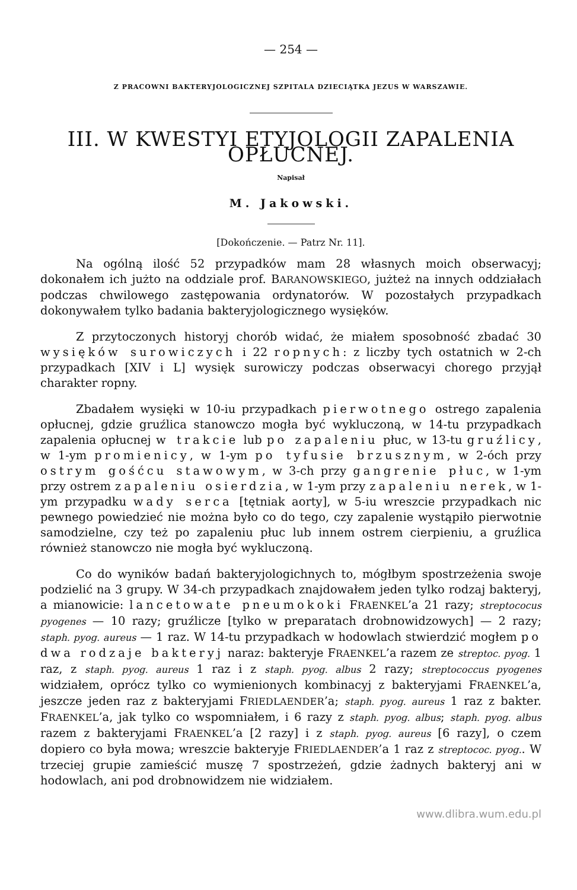— 254 —
Z PRACOWNI BAKTERYJOLOGICZNEJ SZPITALA DZIECIĄTKA JEZUS W WARSZAWIE.
III. W KWESTYI ETYJOLOGII ZAPALENIA OPŁUCNEJ.
Napisał
M. Jakowski.
[Dokończenie. — Patrz Nr. 11].
Na ogólną ilość 52 przypadków mam 28 własnych moich obserwacyj; dokonałem ich jużto na oddziale prof. BARANOWSKIEGO, jużteż na innych oddziałach podczas chwilowego zastępowania ordynatorów. W pozostałych przypadkach dokonywałem tylko badania bakteryjologicznego wysięków.
Z przytoczonych historyj chorób widać, że miałem sposobność zbadać 30 wysięków surowiczych i 22 ropnych: z liczby tych ostatnich w 2-ch przypadkach [XIV i L] wysięk surowiczy podczas obserwacyi chorego przyjął charakter ropny.
Zbadałem wysięki w 10-iu przypadkach pierwotnego ostrego zapalenia opłucnej, gdzie gruźlica stanowczo mogła być wykluczoną, w 14-tu przypadkach zapalenia opłucnej w trakcie lub po zapaleniu płuc, w 13-tu gruźlicy, w 1-ym promienicy, w 1-ym po tyfusie brzusznym, w 2-óch przy ostrym gośćcu stawowym, w 3-ch przy gangrenie płuc, w 1-ym przy ostrem zapaleniu osierdzia, w 1-ym przy zapaleniu nerek, w 1-ym przypadku wady serca [tętniak aorty], w 5-iu wreszcie przypadkach nic pewnego powiedzieć nie można było co do tego, czy zapalenie wystąpiło pierwotnie samodzielne, czy też po zapaleniu płuc lub innem ostrem cierpieniu, a gruźlica również stanowczo nie mogła być wykluczoną.
Co do wyników badań bakteryjologichnych to, mógłbym spostrzeżenia swoje podzielić na 3 grupy. W 34-ch przypadkach znajdowałem jeden tylko rodzaj bakteryj, a mianowicie: lancetowate pneumokoki FRAENKEL’a 21 razy; streptococus pyogenes — 10 razy; gruźlicze [tylko w preparatach drobnowidzowych] — 2 razy; staph. pyog. aureus — 1 raz. W 14-tu przypadkach w hodowlach stwierdzić mogłem po dwa rodzaje bakteryj naraz: bakteryje FRAENKEL’a razem ze streptoc. pyog. 1 raz, z staph. pyog. aureus 1 raz i z staph. pyog. albus 2 razy; streptococcus pyogenes widziałem, oprócz tylko co wymienionych kombinacyj z bakteryjami FRAENKEL’a, jeszcze jeden raz z bakteryjami FRIEDLAENDER’a; staph. pyog. aureus 1 raz z bakter. FRAENKEL’a, jak tylko co wspomniałem, i 6 razy z staph. pyog. albus; staph. pyog. albus razem z bakteryjami FRAENKEL’a [2 razy] i z staph. pyog. aureus [6 razy], o czem dopiero co była mowa; wreszcie bakteryje FRIEDLAENDER’a 1 raz z streptococ. pyog.. W trzeciej grupie zamieścić muszę 7 spostrzeżeń, gdzie żadnych bakteryj ani w hodowlach, ani pod drobnowidzem nie widziałem.
www.dlibra.wum.edu.pl